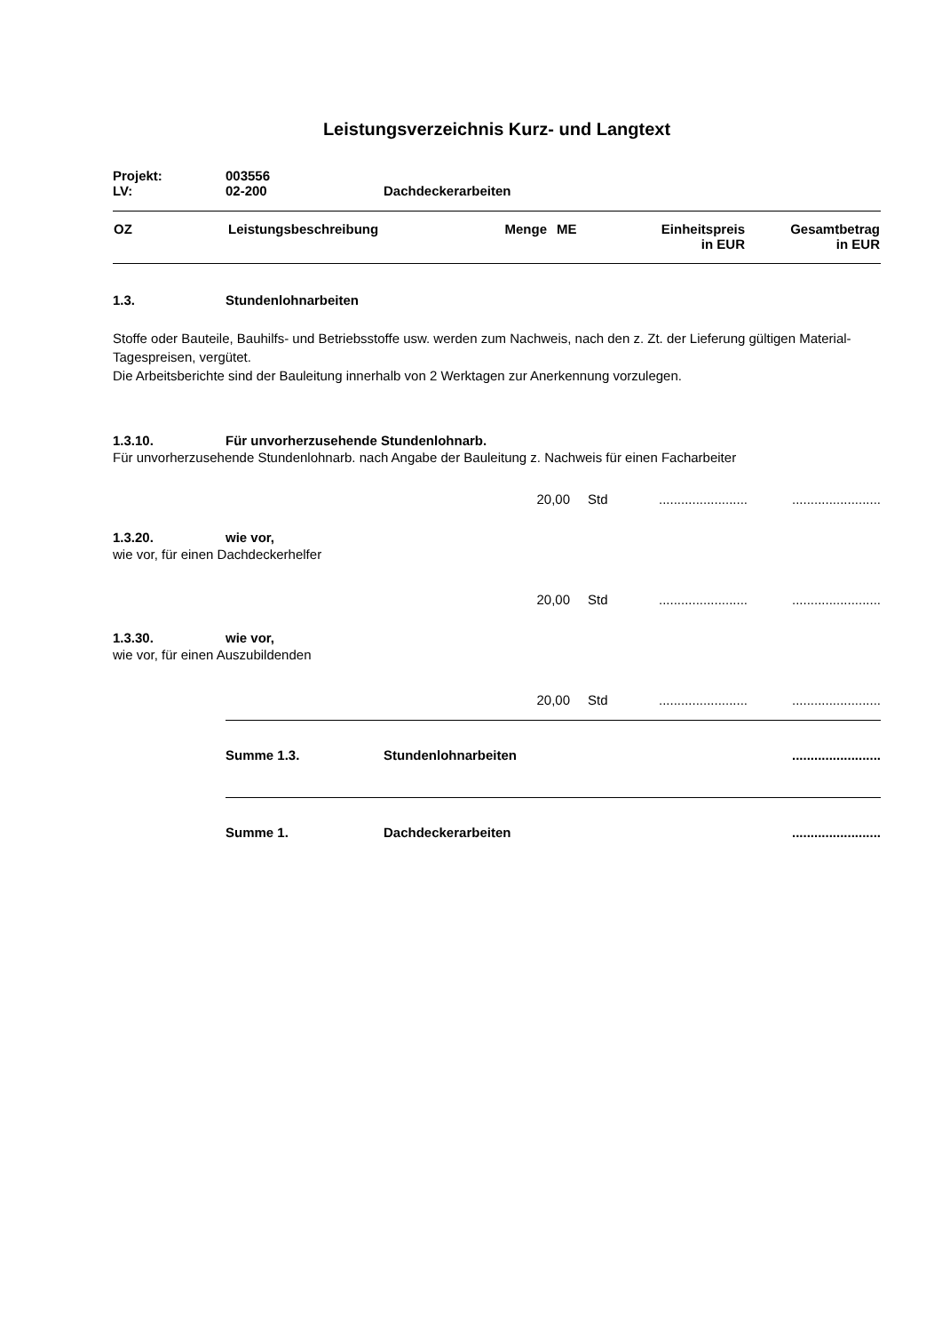Leistungsverzeichnis Kurz- und Langtext
Projekt: 003556
LV: 02-200 Dachdeckerarbeiten
| OZ | Leistungsbeschreibung | Menge | ME | Einheitspreis in EUR | Gesamtbetrag in EUR |
| --- | --- | --- | --- | --- | --- |
1.3. Stundenlohnarbeiten
Stoffe oder Bauteile, Bauhilfs- und Betriebsstoffe usw. werden zum Nachweis, nach den z. Zt. der Lieferung gültigen Material-Tagespreisen, vergütet.
Die Arbeitsberichte sind der Bauleitung innerhalb von 2 Werktagen zur Anerkennung vorzulegen.
1.3.10. Für unvorherzusehende Stundenlohnarb.
Für unvorherzusehende Stundenlohnarb. nach Angabe der Bauleitung z. Nachweis für einen Facharbeiter
20,00 Std................................................
1.3.20. wie vor,
wie vor, für einen Dachdeckerhelfer
20,00 Std................................................
1.3.30. wie vor,
wie vor, für einen Auszubildenden
20,00 Std................................................
Summe 1.3. Stundenlohnarbeiten........................
Summe 1. Dachdeckerarbeiten........................